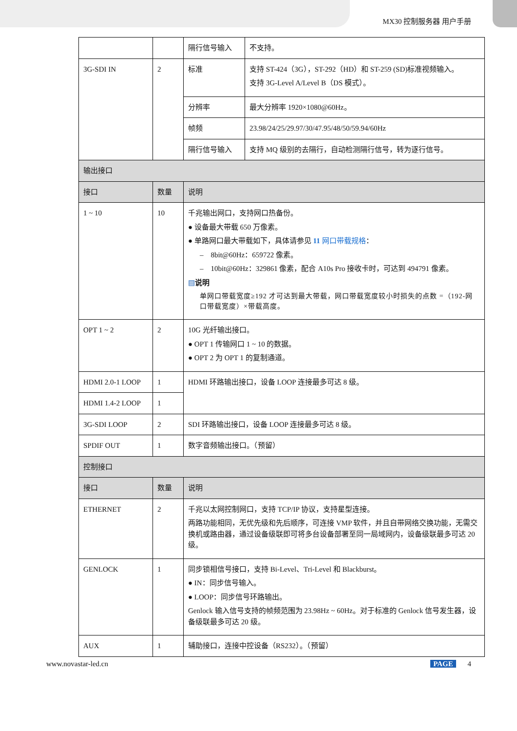MX30 控制服务器 用户手册
| | | 隔行信号输入 | 不支持。 |
| 3G-SDI IN | 2 | 标准 | 支持 ST-424（3G），ST-292（HD）和 ST-259 (SD)标准视频输入。 支持 3G-Level A/Level B（DS 模式）。 |
| | | 分辨率 | 最大分辨率 1920×1080@60Hz。 |
| | | 帧频 | 23.98/24/25/29.97/30/47.95/48/50/59.94/60Hz |
| | | 隔行信号输入 | 支持 MQ 级别的去隔行，自动检测隔行信号，转为逐行信号。 |
| 输出接口 | | | |
| 接口 | 数量 | 说明 | |
| 1 ~ 10 | 10 | 千兆输出网口，支持网口热备份。 ● 设备最大带载 650 万像素。 ● 单路网口最大带载如下，具体请参见 11 网口带载规格 ： – 8bit@60Hz：659722 像素。 – 10bit@60Hz：329861 像素，配合 A10s Pro 接收卡时，可达到 494791 像素。 ▤ 说明 单网口带载宽度≥192 才可达到最大带载，网口带载宽度较小时损失的点数 =（192-网口带载宽度）×带载高度。 | |
| OPT 1 ~ 2 | 2 | 10G 光纤输出接口。 ● OPT 1 传输网口 1 ~ 10 的数据。 ● OPT 2 为 OPT 1 的复制通道。 | |
| HDMI 2.0-1 LOOP | 1 | HDMI 环路输出接口，设备 LOOP 连接最多可达 8 级。 | |
| HDMI 1.4-2 LOOP | 1 | | |
| 3G-SDI LOOP | 2 | SDI 环路输出接口，设备 LOOP 连接最多可达 8 级。 | |
| SPDIF OUT | 1 | 数字音频输出接口。（预留） | |
| 控制接口 | | | |
| 接口 | 数量 | 说明 | |
| ETHERNET | 2 | 千兆以太网控制网口，支持 TCP/IP 协议，支持星型连接。 两路功能相同，无优先级和先后顺序，可连接 VMP 软件，并且自带网络交换功能，无需交换机或路由器，通过设备级联即可将多台设备部署至同一局域网内，设备级联最多可达 20 级。 | |
| GENLOCK | 1 | 同步锁相信号接口，支持 Bi-Level、Tri-Level 和 Blackburst。 ● IN：同步信号输入。 ● LOOP：同步信号环路输出。 Genlock 输入信号支持的帧频范围为 23.98Hz ~ 60Hz。对于标准的 Genlock 信号发生器，设备级联最多可达 20 级。 | |
| AUX | 1 | 辅助接口，连接中控设备（RS232）。（预留） | |
www.novastar-led.cn PAGE 4